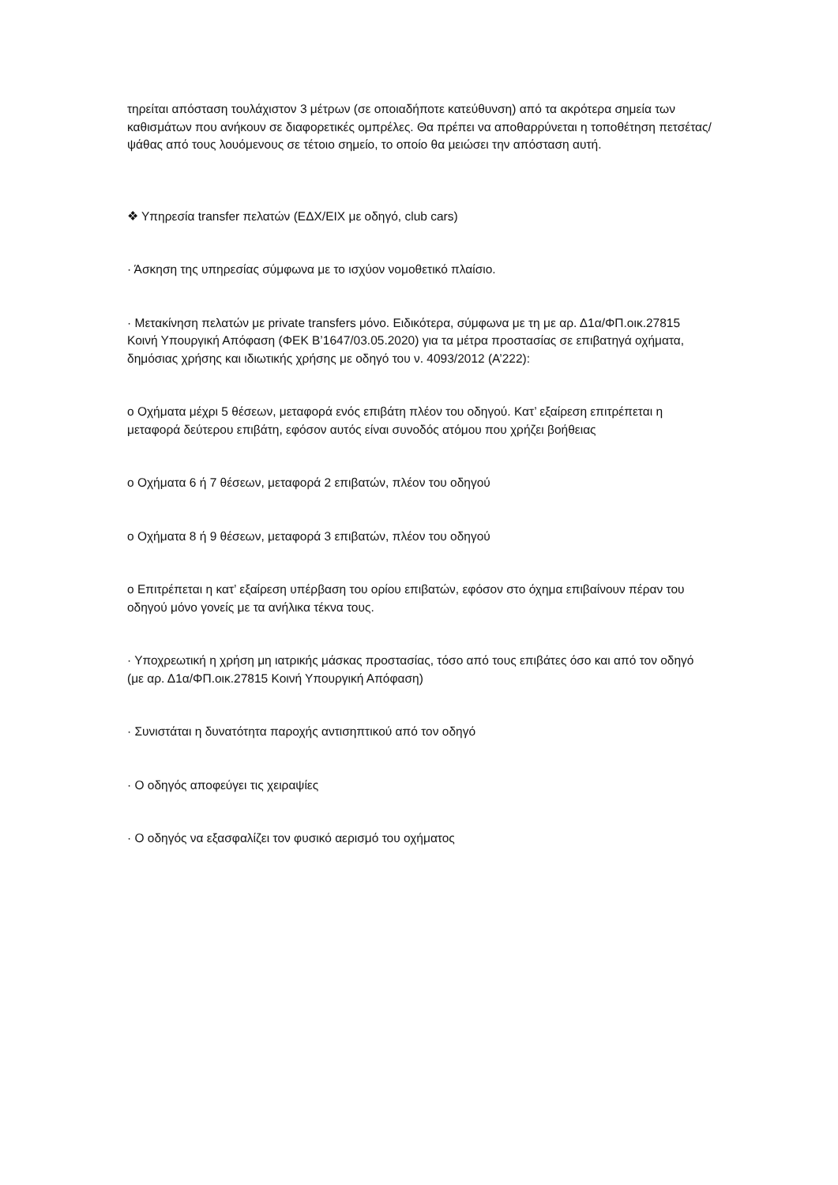τηρείται απόσταση τουλάχιστον 3 μέτρων (σε οποιαδήποτε κατεύθυνση) από τα ακρότερα σημεία των καθισμάτων που ανήκουν σε διαφορετικές ομπρέλες. Θα πρέπει να αποθαρρύνεται η τοποθέτηση πετσέτας/ψάθας από τους λουόμενους σε τέτοιο σημείο, το οποίο θα μειώσει την απόσταση αυτή.
❖ Υπηρεσία transfer πελατών (ΕΔΧ/ΕΙΧ με οδηγό, club cars)
· Άσκηση της υπηρεσίας σύμφωνα με το ισχύον νομοθετικό πλαίσιο.
· Μετακίνηση πελατών με private transfers μόνο. Ειδικότερα, σύμφωνα με τη με αρ. Δ1α/ΦΠ.οικ.27815 Κοινή Υπουργική Απόφαση (ΦΕΚ Β’1647/03.05.2020) για τα μέτρα προστασίας σε επιβατηγά οχήματα, δημόσιας χρήσης και ιδιωτικής χρήσης με οδηγό του ν. 4093/2012 (Α’222):
o Οχήματα μέχρι 5 θέσεων, μεταφορά ενός επιβάτη πλέον του οδηγού. Κατ’ εξαίρεση επιτρέπεται η μεταφορά δεύτερου επιβάτη, εφόσον αυτός είναι συνοδός ατόμου που χρήζει βοήθειας
o Οχήματα 6 ή 7 θέσεων, μεταφορά 2 επιβατών, πλέον του οδηγού
o Οχήματα 8 ή 9 θέσεων, μεταφορά 3 επιβατών, πλέον του οδηγού
o Επιτρέπεται η κατ’ εξαίρεση υπέρβαση του ορίου επιβατών, εφόσον στο όχημα επιβαίνουν πέραν του οδηγού μόνο γονείς με τα ανήλικα τέκνα τους.
· Υποχρεωτική η χρήση μη ιατρικής μάσκας προστασίας, τόσο από τους επιβάτες όσο και από τον οδηγό (με αρ. Δ1α/ΦΠ.οικ.27815 Κοινή Υπουργική Απόφαση)
· Συνιστάται η δυνατότητα παροχής αντισηπτικού από τον οδηγό
· Ο οδηγός αποφεύγει τις χειραψίες
· Ο οδηγός να εξασφαλίζει τον φυσικό αερισμό του οχήματος